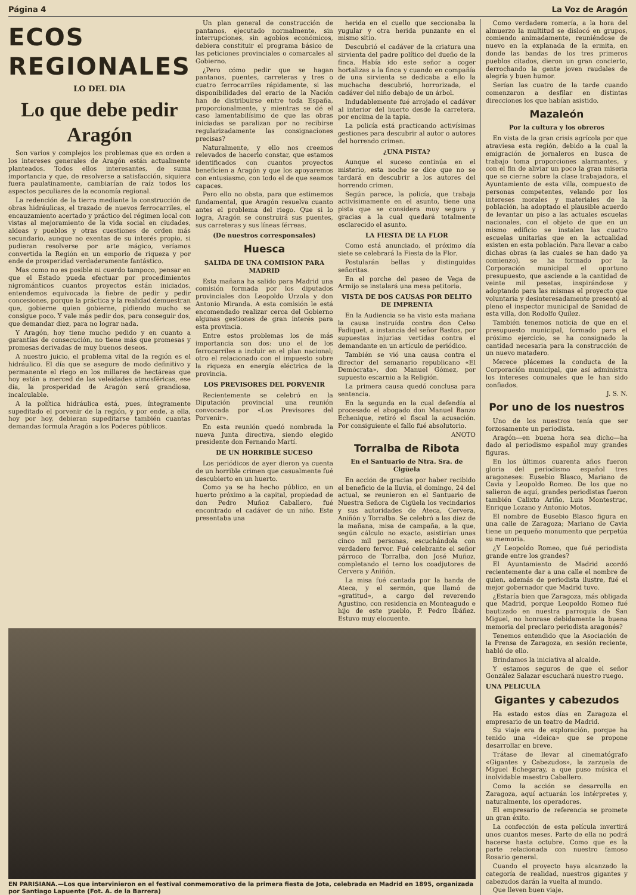Página 4 La Voz de Aragón
ECOS REGIONALES
LO DEL DIA
Lo que debe pedir Aragón
Son varios y complejos los problemas que en orden a los intereses generales de Aragón están actualmente planteados. Todos ellos interesantes, de suma importancia y que, de resolverse a satisfacción, siquiera fuera paulatinamente, cambiarían de raíz todos los aspectos peculiares de la economía regional.
La redención de la tierra mediante la construcción de obras hidráulicas, el trazado de nuevos ferrocarriles, el encauzamiento acertado y práctico del régimen local con vistas al mejoramiento de la vida social en ciudades, aldeas y pueblos y otras cuestiones de orden más secundario, aunque no exentas de su interés propio, si pudieran resolverse por arte mágico, veríamos convertida la Región en un emporio de riqueza y por ende de prosperidad verdaderamente fantástico.
Mas como no es posible ni cuerdo tampoco, pensar en que el Estado pueda efectuar por procedimientos nigrománticos cuantos proyectos están iniciados, entendemos equivocada la fiebre de pedir y pedir concesiones, porque la práctica y la realidad demuestran que, gobierne quien gobierne, pidiendo mucho se consigue poco. Y vale más pedir dos, para conseguir dos, que demandar diez, para no lograr nada.
Y Aragón, hoy tiene mucho pedido y en cuanto a garantías de consecución, no tiene más que promesas y promesas derivadas de muy buenos deseos.
A nuestro juicio, el problema vital de la región es el hidráulico. El día que se asegure de modo definitivo y permanente el riego en los millares de hectáreas que hoy están a merced de las veleidades atmosféricas, ese día, la prosperidad de Aragón será grandiosa, incalculable.
A la política hidráulica está, pues, íntegramente supeditado el porvenir de la región, y por ende, a ella, hoy por hoy, debieran supeditarse también cuantas demandas formula Aragón a los Poderes públicos.
Un plan general de construcción de pantanos, ejecutado normalmente, sin interrupciones, sin agobios económicos, debiera constituir el programa básico de las peticiones provinciales o comarcales al Gobierno.
¿Pero cómo pedir que se hagan pantanos, puentes, carreteras y tres o cuatro ferrocarriles rápidamente, si las disponibilidades del erario de la Nación han de distribuirse entre toda España, proporcionalmente, y mientras se dé el caso lamentabilísimo de que las obras iniciadas se paralizan por no recibirse regularizadamente las consignaciones precisas?
Naturalmente, y ello nos creemos relevados de hacerlo constar, que estamos identificados con cuantos proyectos beneficien a Aragón y que los apoyaremos con entusiasmo, con todo el de que seamos capaces.
Pero ello no obsta, para que estimemos fundamental, que Aragón resuelva cuanto antes el problema del riego. Que si lo logra, Aragón se construirá sus puentes, sus carreteras y sus líneas férreas.
(De nuestros corresponsales)
Huesca
SALIDA DE UNA COMISION PARA MADRID
Esta mañana ha salido para Madrid una comisión formada por los diputados provinciales don Leopoldo Urzola y don Antonio Miranda. A esta comisión le está encomendado realizar cerca del Gobierno algunas gestiones de gran interés para esta provincia.
Entre estos problemas los de más importancia son dos: uno el de los ferrocarriles a incluir en el plan nacional; otro el relacionado con el impuesto sobre la riqueza en energía eléctrica de la provincia.
LOS PREVISORES DEL PORVENIR
Recientemente se celebró en la Diputación provincial una reunión convocada por «Los Previsores del Porvenir».
En esta reunión quedó nombrada la nueva Junta directiva, siendo elegido presidente don Fernando Martí.
DE UN HORRIBLE SUCESO
Los periódicos de ayer dieron ya cuenta de un horrible crimen que casualmente fué descubierto en un huerto.
Como ya se ha hecho público, en un huerto próximo a la capital, propiedad de don Pedro Muñoz Caballero, fué encontrado el cadáver de un niño. Este presentaba una
herida en el cuello que seccionaba la yugular y otra herida punzante en el mismo sitio.
Descubrió el cadáver de la criatura una sirvienta del padre político del dueño de la finca. Había ido este señor a coger hortalizas a la finca y cuando en compañía de una sirvienta se dedicaba a ello la muchacha descubrió, horrorizada, el cadáver del niño debajo de un árbol.
Indudablemente fué arrojado el cadáver al interior del huerto desde la carretera, por encima de la tapia.
La policía está practicando activísimas gestiones para descubrir al autor o autores del horrendo crimen.
¿UNA PISTA?
Aunque el suceso continúa en el misterio, esta noche se dice que no se tardará en descubrir a los autores del horrendo crimen.
Según parece, la policía, que trabaja activísimamente en el asunto, tiene una pista que se considera muy segura y gracias a la cual quedará totalmente esclarecido el asunto.
LA FIESTA DE LA FLOR
Como está anunciado, el próximo día siete se celebrará la Fiesta de la Flor.
Postularán bellas y distinguidas señoritas.
En el porche del paseo de Vega de Armijo se instalará una mesa petitoria.
VISTA DE DOS CAUSAS POR DELITO DE IMPRENTA
En la Audiencia se ha visto esta mañana la causa instruída contra don Celso Fadiquet, a instancia del señor Bastos, por supuestas injurias vertidas contra el demandante en un artículo de periódico.
También se vió una causa contra el director del semanario republicano «El Demócrata», don Manuel Gómez, por supuesto escarnio a la Religión.
La primera causa quedó conclusa para sentencia.
En la segunda en la cual defendía al procesado el abogado don Manuel Banzo Echenique, retiró el fiscal la acusación. Por consiguiente el fallo fué absolutorio.
ANOTO
Torralba de Ribota
En el Santuario de Ntra. Sra. de Cigüela
En acción de gracias por haber recibido el beneficio de la lluvia, el domingo, 24 del actual, se reunieron en el Santuario de Nuestra Señora de Cigüela los vecindarios y sus autoridades de Ateca, Cervera, Aniñón y Torralba. Se celebró a las diez de la mañana, misa de campaña, a la que, según cálculo no exacto, asistirían unas cinco mil personas, escuchándola con verdadero fervor. Fué celebrante el señor párroco de Torralba, don José Muñoz, completando el terno los coadjutores de Cervera y Aniñón.
La misa fué cantada por la banda de Ateca, y el sermón, que llamó de «gratitud», a cargo del reverendo Agustino, con residencia en Monteagudo e hijo de este pueblo, P. Pedro Ibáñez. Estuvo muy elocuente.
EN PARISIANA.—Los que intervinieron en el festival conmemorativo de la primera fiesta de Jota, celebrada en Madrid en 1895, organizada por Santiago Lapuente (Fot. A. de la Barrera)
Como verdadera romería, a la hora del almuerzo la multitud se dislocó en grupos, comiendo animadamente, reuniéndose de nuevo en la explanada de la ermita, en donde las bandas de los tres primeros pueblos citados, dieron un gran concierto, derrochando la gente joven raudales de alegría y buen humor.
Serían las cuatro de la tarde cuando comenzaron a desfilar en distintas direcciones los que habían asistido.
Mazaleón
Por la cultura y los obreros
En vista de la gran crisis agrícola por que atraviesa esta región, debido a la cual la emigración de jornaleros en busca de trabajo toma proporciones alarmantes, y con el fin de aliviar un poco la gran miseria que se cierne sobre la clase trabajadora, el Ayuntamiento de esta villa, compuesto de personas competentes, velando por los intereses morales y materiales de la población, ha adoptado el plausible acuerdo de levantar un piso a las actuales escuelas nacionales, con el objeto de que en un mismo edificio se instalen las cuatro escuelas unitarias que en la actualidad existen en esta población. Para llevar a cabo dichas obras (a las cuales se han dado ya comienzo), se ha formado por la Corporación municipal el oportuno presupuesto, que asciende a la cantidad de veinte mil pesetas, inspirándose y adoptando para las mismas el proyecto que voluntaria y desinteresadamente presentó al pleno el inspector municipal de Sanidad de esta villa, don Rodolfo Quílez.
También tenemos noticia de que en el presupuesto municipal, formado para el próximo ejercicio, se ha consignado la cantidad necesaria para la construcción de un nuevo matadero.
Merece plácemes la conducta de la Corporación municipal, que así administra los intereses comunales que le han sido confiados.
J. S. N.
Por uno de los nuestros
Uno de los nuestros tenía que ser forzosamente un periodista.
Aragón—en buena hora sea dicho—ha dado al periodismo español muy grandes figuras.
En los últimos cuarenta años fueron gloria del periodismo español tres aragoneses: Eusebio Blasco, Mariano de Cavia y Leopoldo Romeo. De los que no salieron de aquí, grandes periodistas fueron también Calixto Ariño, Luis Montestruc, Enrique Lozano y Antonio Motos.
El nombre de Eusebio Blasco figura en una calle de Zaragoza; Mariano de Cavia tiene un pequeño monumento que perpetúa su memoria.
¿Y Leopoldo Romeo, que fué periodista grande entre los grandes?
El Ayuntamiento de Madrid acordó recientemente dar a una calle el nombre de quien, además de periodista ilustre, fué el mejor gobernador que Madrid tuvo.
¿Estaría bien que Zaragoza, más obligada que Madrid, porque Leopoldo Romeo fué bautizado en nuestra parroquia de San Miguel, no honrase debidamente la buena memoria del preclaro periodista aragonés?
Tenemos entendido que la Asociación de la Prensa de Zaragoza, en sesión reciente, habló de ello.
Brindamos la iniciativa al alcalde.
Y estamos seguros de que el señor González Salazar escuchará nuestro ruego.
UNA PELICULA
Gigantes y cabezudos
Ha estado estos días en Zaragoza el empresario de un teatro de Madrid.
Su viaje era de exploración, porque ha tenido una «ideica» que se propone desarrollar en breve.
Trátase de llevar al cinematógrafo «Gigantes y Cabezudos», la zarzuela de Miguel Echegaray, a que puso música el inolvidable maestro Caballero.
Como la acción se desarrolla en Zaragoza, aquí actuarán los intérpretes y, naturalmente, los operadores.
El empresario de referencia se promete un gran éxito.
La confección de esta película invertirá unos cuantos meses. Parte de ella no podrá hacerse hasta octubre. Como que es la parte relacionada con nuestro famoso Rosario general.
Cuando el proyecto haya alcanzado la categoría de realidad, nuestros gigantes y cabezudos darán la vuelta al mundo.
Que lleven buen viaje.